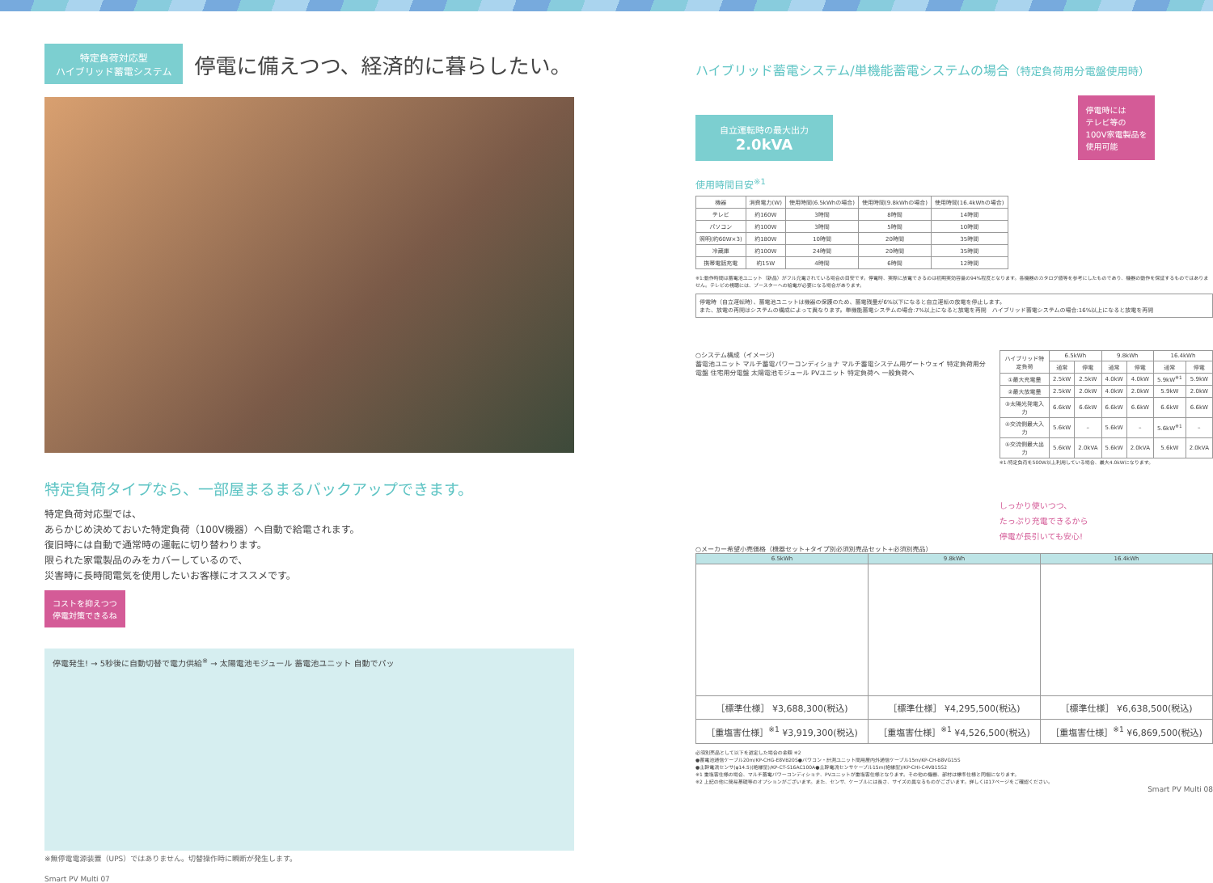特定負荷対応型
ハイブリッド蓄電システム
停電に備えつつ、経済的に暮らしたい。
特定負荷タイプなら、一部屋まるまるバックアップできます。
特定負荷対応型では、
あらかじめ決めておいた特定負荷（100V機器）へ自動で給電されます。
復旧時には自動で通常時の運転に切り替わります。
限られた家電製品のみをカバーしているので、
災害時に長時間電気を使用したいお客様にオススメです。
コストを抑えつつ
停電対策できるね
停電発生! → 5秒後に自動切替で電力供給<sup>※</sup> → 太陽電池モジュール 蓄電池ユニット 自動でパッ
※無停電電源装置（UPS）ではありません。切替操作時に瞬断が発生します。
Smart PV Multi 07
ハイブリッド蓄電システム/単機能蓄電システムの場合（特定負荷用分電盤使用時）
自立運転時の最大出力
2.0kVA
停電時には
テレビ等の
100V家電製品を
使用可能
使用時間目安<sup>※1</sup>
| 機器 | 消費電力(W) | 使用時間(6.5kWhの場合) | 使用時間(9.8kWhの場合) | 使用時間(16.4kWhの場合) |
| --- | --- | --- | --- | --- |
| テレビ | 約160W | 3時間 | 8時間 | 14時間 |
| パソコン | 約100W | 3時間 | 5時間 | 10時間 |
| 照明(約60W×3) | 約180W | 10時間 | 20時間 | 35時間 |
| 冷蔵庫 | 約100W | 24時間 | 20時間 | 35時間 |
| 携帯電話充電 | 約15W | 4時間 | 6時間 | 12時間 |
※1:動作時間は蓄電池ユニット（新品）がフル充電されている場合の目安です。停電時、実際に放電できるのは初期実効容量の94%程度となります。各機器のカタログ値等を参考にしたものであり、機器の動作を保証するものではありません。テレビの視聴には、ブースターへの給電が必要になる場合があります。
停電時（自立運転時）、蓄電池ユニットは機器の保護のため、蓄電残量が6%以下になると自立運転の放電を停止します。
また、放電の再開はシステムの構成によって異なります。単機能蓄電システムの場合:7%以上になると放電を再開　ハイブリッド蓄電システムの場合:16%以上になると放電を再開
○システム構成（イメージ）
蓄電池ユニット マルチ蓄電パワーコンディショナ マルチ蓄電システム用ゲートウェイ 特定負荷用分電盤 住宅用分電盤 太陽電池モジュール PVユニット 特定負荷へ 一般負荷へ
| ハイブリッド特定負荷 | 6.5kWh | | 9.8kWh | | 16.4kWh | |
| --- | --- | --- | --- | --- | --- | --- |
| | 通常 | 停電 | 通常 | 停電 | 通常 | 停電 |
| ①最大充電量 | 2.5kW | 2.5kW | 4.0kW | 4.0kW | 5.9kW<sup>※1</sup> | 5.9kW |
| ②最大放電量 | 2.5kW | 2.0kW | 4.0kW | 2.0kW | 5.9kW | 2.0kW |
| ③太陽光発電入力 | 6.6kW | 6.6kW | 6.6kW | 6.6kW | 6.6kW | 6.6kW |
| ④交流側最大入力 | 5.6kW | – | 5.6kW | – | 5.6kW<sup>※1</sup> | – |
| ⑤交流側最大出力 | 5.6kW | 2.0kVA | 5.6kW | 2.0kVA | 5.6kW | 2.0kVA |
※1:特定負荷を500W以上利用している場合、最大4.0kWになります。
しっかり使いつつ、
たっぷり充電できるから
停電が長引いても安心!
○メーカー希望小売価格（機器セット+タイプ別必須別売品セット+必須別売品）
| 6.5kWh | 9.8kWh | 16.4kWh |
| --- | --- | --- |
| ［標準仕様］ ¥3,688,300(税込) | ［標準仕様］ ¥4,295,500(税込) | ［標準仕様］ ¥6,638,500(税込) |
| ［重塩害仕様］<sup>※1</sup> ¥3,919,300(税込) | ［重塩害仕様］<sup>※1</sup> ¥4,526,500(税込) | ［重塩害仕様］<sup>※1</sup> ¥6,869,500(税込) |
必須別売品として以下を選定した場合の金額 ※2
●蓄電池通信ケーブル20m/KP-CHG-E8VB20S●パワコン・計測ユニット間用屋内外通信ケーブル15m/KP-CH-B8VG15S
●主幹電流センサ(φ14.5)(絶縁型)/KP-CT-S16AC100A●主幹電流センサケーブル15m(絶縁型)/KP-CHI-C4VB15S2
※1 重塩害仕様の場合、マルチ蓄電パワーコンディショナ、PVユニットが重塩害仕様となります。その他の機器、部材は標準仕様と同梱になります。
※2 上記の他に簡易基礎等のオプションがございます。また、センサ、ケーブルには長さ、サイズの異なるものがございます。詳しくは17ページをご確認ください。
Smart PV Multi 08